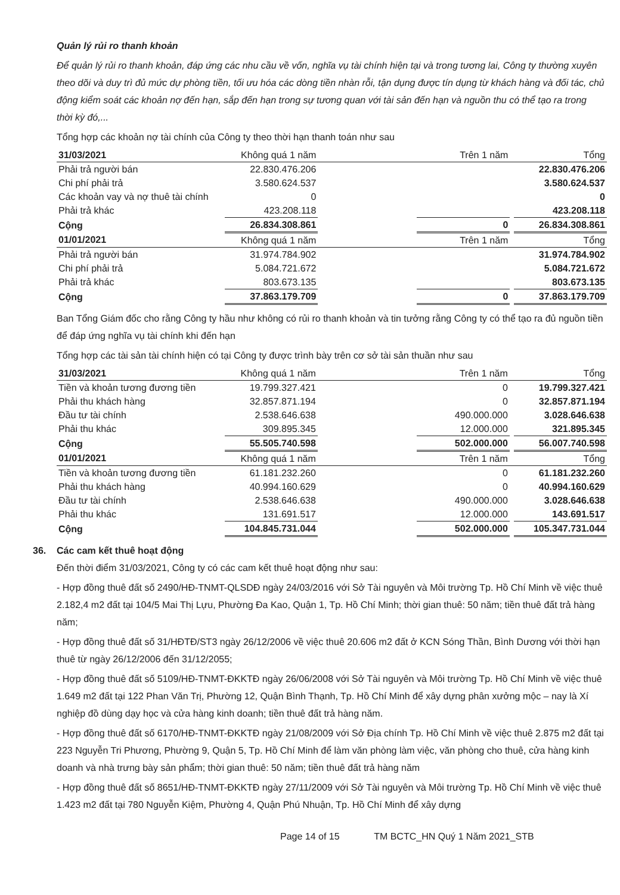Quản lý rủi ro thanh khoản
Để quản lý rủi ro thanh khoản, đáp ứng các nhu cầu về vốn, nghĩa vụ tài chính hiện tại và trong tương lai, Công ty thường xuyên theo dõi và duy trì đủ mức dự phòng tiền, tối ưu hóa các dòng tiền nhàn rỗi, tận dụng được tín dụng từ khách hàng và đối tác, chủ động kiểm soát các khoản nợ đến hạn, sắp đến hạn trong sự tương quan với tài sản đến hạn và nguồn thu có thể tạo ra trong thời kỳ đó,...
Tổng hợp các khoản nợ tài chính của Công ty theo thời hạn thanh toán như sau
| 31/03/2021 | Không quá 1 năm | | Trên 1 năm | | Tổng |
| --- | --- | --- | --- | --- | --- |
| Phải trả người bán | 22.830.476.206 | | | | 22.830.476.206 |
| Chi phí phải trả | 3.580.624.537 | | | | 3.580.624.537 |
| Các khoản vay và nợ thuê tài chính | 0 | | | | 0 |
| Phải trả khác | 423.208.118 | | | | 423.208.118 |
| Cộng | 26.834.308.861 | | 0 | | 26.834.308.861 |
| 01/01/2021 | Không quá 1 năm | | Trên 1 năm | | Tổng |
| Phải trả người bán | 31.974.784.902 | | | | 31.974.784.902 |
| Chi phí phải trả | 5.084.721.672 | | | | 5.084.721.672 |
| Phải trả khác | 803.673.135 | | | | 803.673.135 |
| Cộng | 37.863.179.709 | | 0 | | 37.863.179.709 |
Ban Tổng Giám đốc cho rằng Công ty hầu như không có rủi ro thanh khoản và tin tưởng rằng Công ty có thể tạo ra đủ nguồn tiền để đáp ứng nghĩa vụ tài chính khi đến hạn
Tổng hợp các tài sản tài chính hiện có tại Công ty được trình bày trên cơ sở tài sản thuần như sau
| 31/03/2021 | Không quá 1 năm | | Trên 1 năm | | Tổng |
| --- | --- | --- | --- | --- | --- |
| Tiền và khoản tương đương tiền | 19.799.327.421 | | 0 | | 19.799.327.421 |
| Phải thu khách hàng | 32.857.871.194 | | 0 | | 32.857.871.194 |
| Đầu tư tài chính | 2.538.646.638 | | 490.000.000 | | 3.028.646.638 |
| Phải thu khác | 309.895.345 | | 12.000.000 | | 321.895.345 |
| Cộng | 55.505.740.598 | | 502.000.000 | | 56.007.740.598 |
| 01/01/2021 | Không quá 1 năm | | Trên 1 năm | | Tổng |
| Tiền và khoản tương đương tiền | 61.181.232.260 | | 0 | | 61.181.232.260 |
| Phải thu khách hàng | 40.994.160.629 | | 0 | | 40.994.160.629 |
| Đầu tư tài chính | 2.538.646.638 | | 490.000.000 | | 3.028.646.638 |
| Phải thu khác | 131.691.517 | | 12.000.000 | | 143.691.517 |
| Cộng | 104.845.731.044 | | 502.000.000 | | 105.347.731.044 |
36. Các cam kết thuê hoạt động
Đến thời điểm 31/03/2021, Công ty có các cam kết thuê hoạt động như sau:
- Hợp đồng thuê đất số 2490/HĐ-TNMT-QLSDĐ ngày 24/03/2016 với Sở Tài nguyên và Môi trường Tp. Hồ Chí Minh về việc thuê 2.182,4 m2 đất tại 104/5 Mai Thị Lựu, Phường Đa Kao, Quận 1, Tp. Hồ Chí Minh; thời gian thuê: 50 năm; tiền thuê đất trả hàng năm;
- Hợp đồng thuê đất số 31/HĐTĐ/ST3 ngày 26/12/2006 về việc thuê 20.606 m2 đất ở KCN Sóng Thần, Bình Dương với thời hạn thuê từ ngày 26/12/2006 đến 31/12/2055;
- Hợp đồng thuê đất số 5109/HĐ-TNMT-ĐKKTĐ ngày 26/06/2008 với Sở Tài nguyên và Môi trường Tp. Hồ Chí Minh về việc thuê 1.649 m2 đất tại 122 Phan Văn Trị, Phường 12, Quận Bình Thạnh, Tp. Hồ Chí Minh để xây dựng phân xưởng mộc – nay là Xí nghiệp đồ dùng dạy học và cửa hàng kinh doanh; tiền thuê đất trả hàng năm.
- Hợp đồng thuê đất số 6170/HĐ-TNMT-ĐKKTĐ ngày 21/08/2009 với Sở Địa chính Tp. Hồ Chí Minh về việc thuê 2.875 m2 đất tại 223 Nguyễn Tri Phương, Phường 9, Quận 5, Tp. Hồ Chí Minh để làm văn phòng làm việc, văn phòng cho thuê, cửa hàng kinh doanh và nhà trưng bày sản phẩm; thời gian thuê: 50 năm; tiền thuê đất trả hàng năm
- Hợp đồng thuê đất số 8651/HĐ-TNMT-ĐKKTĐ ngày 27/11/2009 với Sở Tài nguyên và Môi trường Tp. Hồ Chí Minh về việc thuê 1.423 m2 đất tại 780 Nguyễn Kiệm, Phường 4, Quận Phú Nhuận, Tp. Hồ Chí Minh để xây dựng
Page 14 of 15 TM BCTC_HN Quý 1 Năm 2021_STB